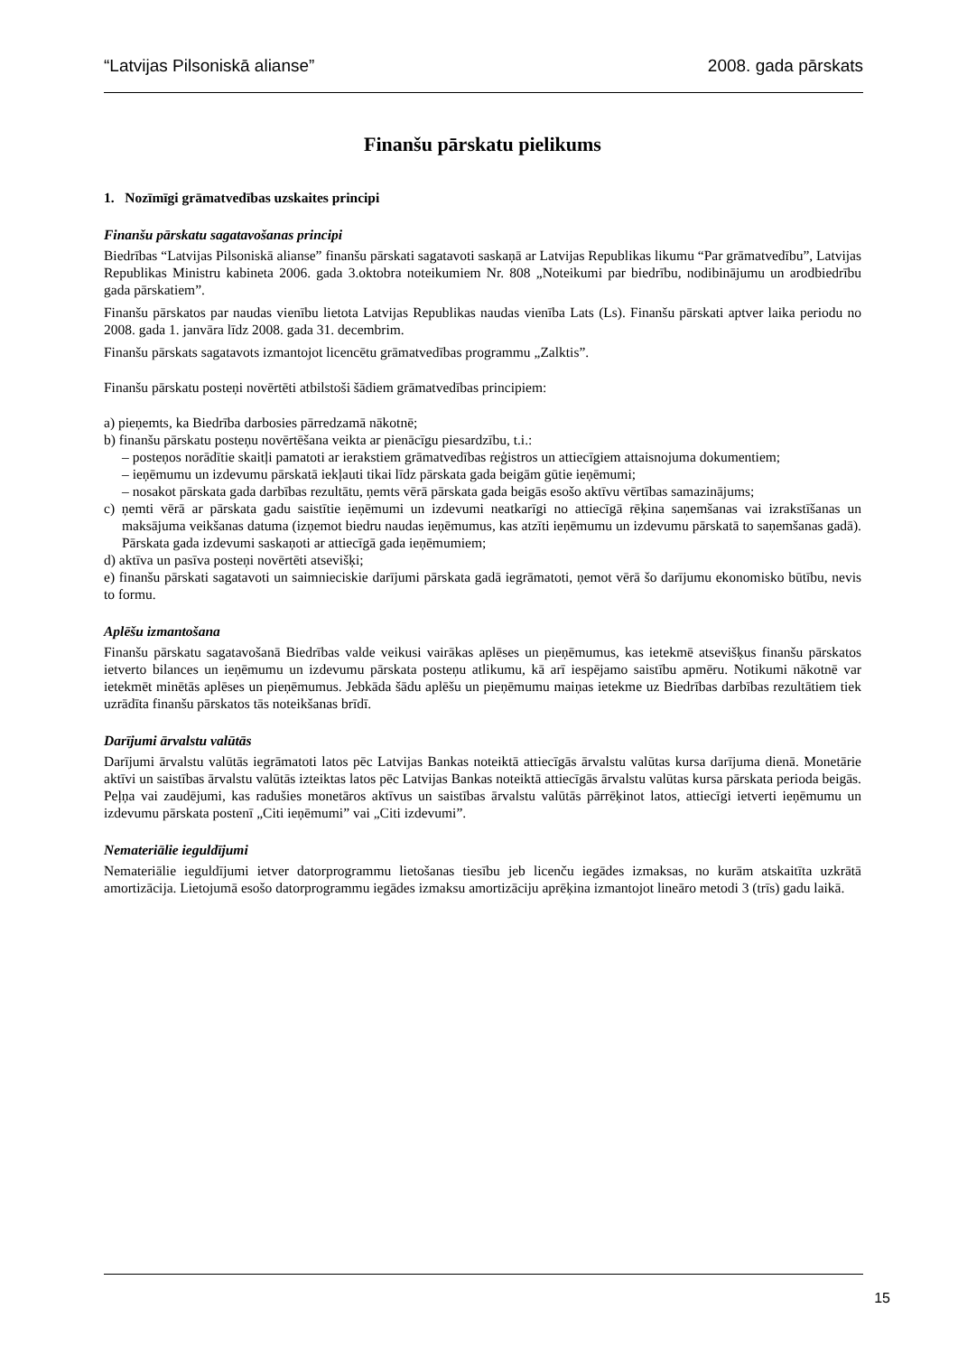“Latvijas Pilsoniskā alianse” 2008. gada pārskats
Finanšu pārskatu pielikums
1. Nozīmīgi grāmatvedības uzskaites principi
Finanšu pārskatu sagatavošanas principi
Biedrības “Latvijas Pilsoniskā alianse” finanšu pārskati sagatavoti saskaņā ar Latvijas Republikas likumu “Par grāmatvedību”, Latvijas Republikas Ministru kabineta 2006. gada 3.oktobra noteikumiem Nr. 808 „Noteikumi par biedrību, nodibinājumu un arodbiedrību gada pārskatiem”.
Finanšu pārskatos par naudas vienību lietota Latvijas Republikas naudas vienība Lats (Ls). Finanšu pārskati aptver laika periodu no 2008. gada 1. janvāra līdz 2008. gada 31. decembrim.
Finanšu pārskats sagatavots izmantojot licencētu grāmatvedības programmu „Zalktis”.
Finanšu pārskatu posteņi novērtēti atbilstoši šādiem grāmatvedības principiem:
a) pieņemts, ka Biedrība darbosies pārredzamā nākotnē;
b) finanšu pārskatu posteņu novērtēšana veikta ar pienācīgu piesardzību, t.i.:
– posteņos norādītie skaitļi pamatoti ar ierakstiem grāmatvedības reģistros un attiecīgiem attaisnojuma dokumentiem;
– ieņēmumu un izdevumu pārskatā iekļauti tikai līdz pārskata gada beigām gūtie ieņēmumi;
– nosakot pārskata gada darbības rezultātu, ņemts vērā pārskata gada beigās esošo aktīvu vērtības samazinājums;
c) ņemti vērā ar pārskata gadu saistītie ieņēmumi un izdevumi neatkarīgi no attiecīgā rēķina saņemšanas vai izrakstīšanas un maksājuma veikšanas datuma (izņemot biedru naudas ieņēmumus, kas atzīti ieņēmumu un izdevumu pārskatā to saņemšanas gadā). Pārskata gada izdevumi saskaņoti ar attiecīgā gada ieņēmumiem;
d) aktīva un pasīva posteņi novērtēti atsevišķi;
e) finanšu pārskati sagatavoti un saimnieciskie darījumi pārskata gadā iegrāmatoti, ņemot vērā šo darījumu ekonomisko būtību, nevis to formu.
Aplēšu izmantošana
Finanšu pārskatu sagatavošanā Biedrības valde veikusi vairākas aplēses un pieņēmumus, kas ietekmē atsevišķus finanšu pārskatos ietverto bilances un ieņēmumu un izdevumu pārskata posteņu atlikumu, kā arī iespējamo saistību apmēru. Notikumi nākotnē var ietekmēt minētās aplēses un pieņēmumus. Jebkāda šādu aplēšu un pieņēmumu maiņas ietekme uz Biedrības darbības rezultātiem tiek uzrādīta finanšu pārskatos tās noteikšanas brīdī.
Darījumi ārvalstu valūtās
Darījumi ārvalstu valūtās iegrāmatoti latos pēc Latvijas Bankas noteiktā attiecīgās ārvalstu valūtas kursa darījuma dienā. Monetārie aktīvi un saistības ārvalstu valūtās izteiktas latos pēc Latvijas Bankas noteiktā attiecīgās ārvalstu valūtas kursa pārskata perioda beigās. Peļņa vai zaudējumi, kas radušies monetāros aktīvus un saistības ārvalstu valūtās pārrēķinot latos, attiecīgi ietverti ieņēmumu un izdevumu pārskata postenī „Citi ieņēmumi” vai „Citi izdevumi”.
Nemateriālie ieguldījumi
Nemateriālie ieguldījumi ietver datorprogrammu lietošanas tiesību jeb licenču iegādes izmaksas, no kurām atskaitīta uzkrātā amortizācija. Lietojumā esošo datorprogrammu iegādes izmaksu amortizāciju aprēķina izmantojot lineāro metodi 3 (trīs) gadu laikā.
15